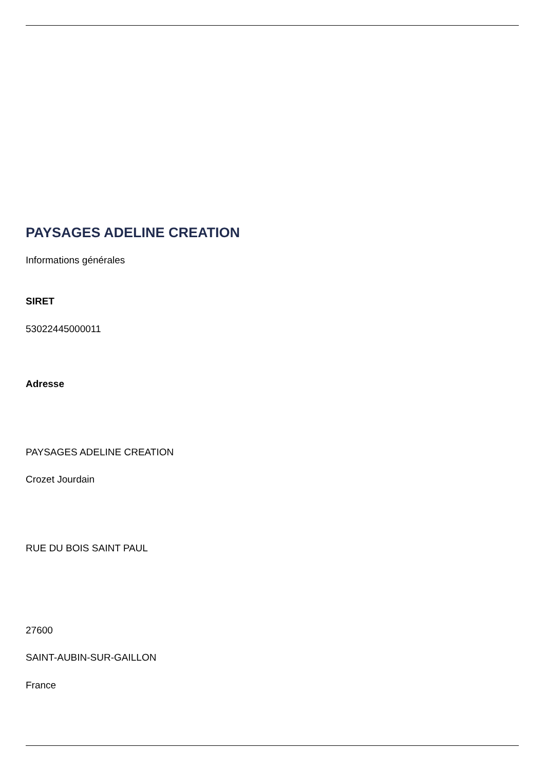PAYSAGES ADELINE CREATION
Informations générales
SIRET
53022445000011
Adresse
PAYSAGES ADELINE CREATION
Crozet Jourdain
RUE DU BOIS SAINT PAUL
27600
SAINT-AUBIN-SUR-GAILLON
France